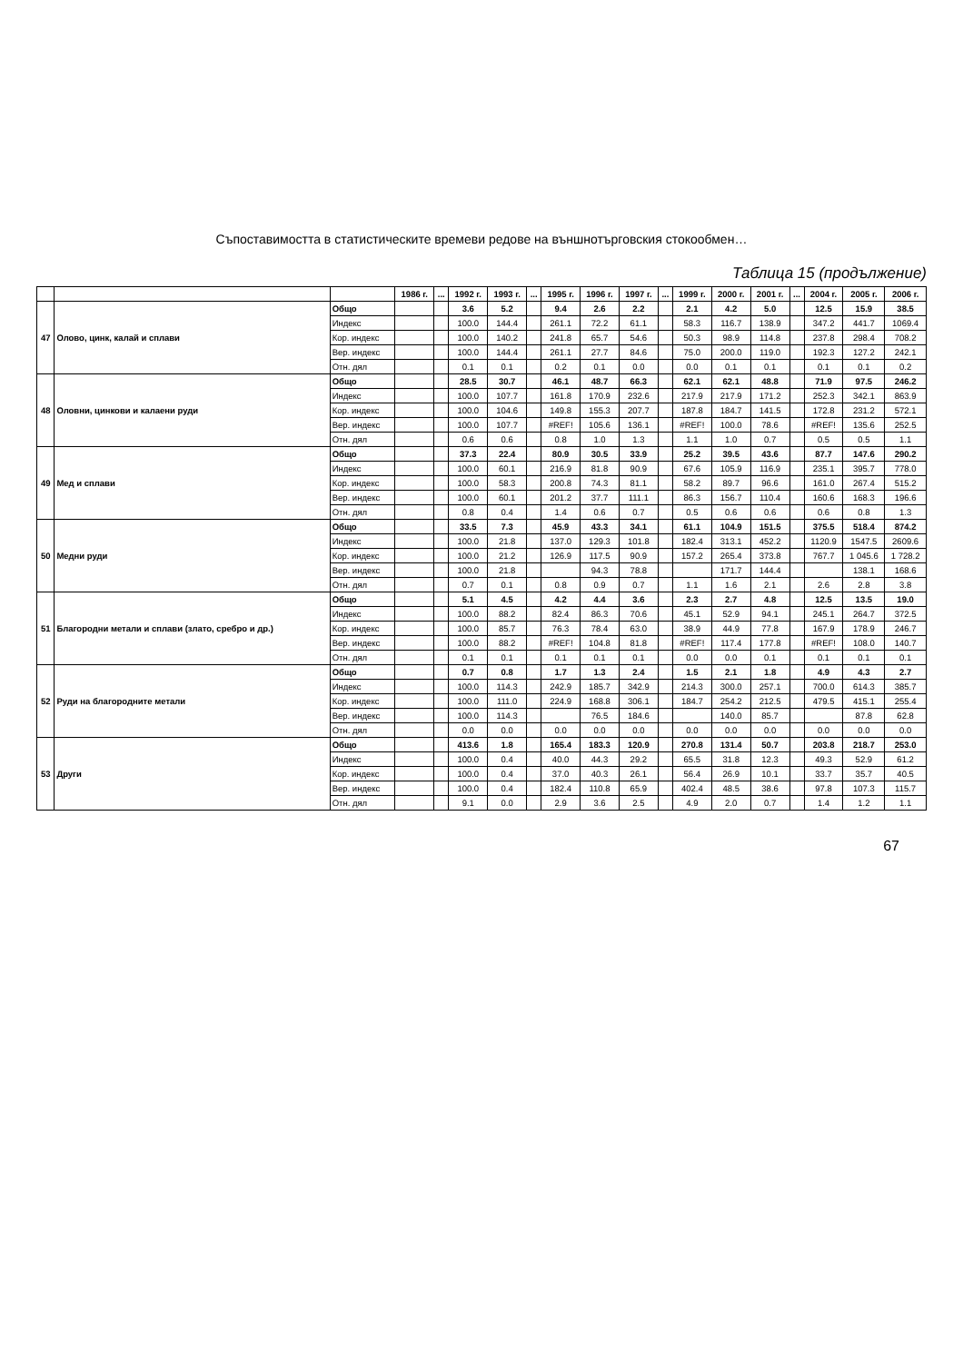Съпоставимостта в статистическите времеви редове на външнотърговския стокообмен…
Таблица 15 (продължение)
| | | | 1986 г. | ... | 1992 г. | 1993 г. | ... | 1995 г. | 1996 г. | 1997 г. | ... | 1999 г. | 2000 г. | 2001 г. | ... | 2004 г. | 2005 г. | 2006 г. |
| --- | --- | --- | --- | --- | --- | --- | --- | --- | --- | --- | --- | --- | --- | --- | --- | --- | --- | --- |
| 47 | Олово, цинк, калай и сплави | Общо | | | 3.6 | 5.2 | | 9.4 | 2.6 | 2.2 | | 2.1 | 4.2 | 5.0 | | 12.5 | 15.9 | 38.5 |
| | | Индекс | | | 100.0 | 144.4 | | 261.1 | 72.2 | 61.1 | | 58.3 | 116.7 | 138.9 | | 347.2 | 441.7 | 1069.4 |
| | | Кор. индекс | | | 100.0 | 140.2 | | 241.8 | 65.7 | 54.6 | | 50.3 | 98.9 | 114.8 | | 237.8 | 298.4 | 708.2 |
| | | Вер. индекс | | | 100.0 | 144.4 | | 261.1 | 27.7 | 84.6 | | 75.0 | 200.0 | 119.0 | | 192.3 | 127.2 | 242.1 |
| | | Отн. дял | | | 0.1 | 0.1 | | 0.2 | 0.1 | 0.0 | | 0.0 | 0.1 | 0.1 | | 0.1 | 0.1 | 0.2 |
| 48 | Оловни, цинкови и калаени руди | Общо | | | 28.5 | 30.7 | | 46.1 | 48.7 | 66.3 | | 62.1 | 62.1 | 48.8 | | 71.9 | 97.5 | 246.2 |
| | | Индекс | | | 100.0 | 107.7 | | 161.8 | 170.9 | 232.6 | | 217.9 | 217.9 | 171.2 | | 252.3 | 342.1 | 863.9 |
| | | Кор. индекс | | | 100.0 | 104.6 | | 149.8 | 155.3 | 207.7 | | 187.8 | 184.7 | 141.5 | | 172.8 | 231.2 | 572.1 |
| | | Вер. индекс | | | 100.0 | 107.7 | | #REF! | 105.6 | 136.1 | | #REF! | 100.0 | 78.6 | | #REF! | 135.6 | 252.5 |
| | | Отн. дял | | | 0.6 | 0.6 | | 0.8 | 1.0 | 1.3 | | 1.1 | 1.0 | 0.7 | | 0.5 | 0.5 | 1.1 |
| 49 | Мед и сплави | Общо | | | 37.3 | 22.4 | | 80.9 | 30.5 | 33.9 | | 25.2 | 39.5 | 43.6 | | 87.7 | 147.6 | 290.2 |
| | | Индекс | | | 100.0 | 60.1 | | 216.9 | 81.8 | 90.9 | | 67.6 | 105.9 | 116.9 | | 235.1 | 395.7 | 778.0 |
| | | Кор. индекс | | | 100.0 | 58.3 | | 200.8 | 74.3 | 81.1 | | 58.2 | 89.7 | 96.6 | | 161.0 | 267.4 | 515.2 |
| | | Вер. индекс | | | 100.0 | 60.1 | | 201.2 | 37.7 | 111.1 | | 86.3 | 156.7 | 110.4 | | 160.6 | 168.3 | 196.6 |
| | | Отн. дял | | | 0.8 | 0.4 | | 1.4 | 0.6 | 0.7 | | 0.5 | 0.6 | 0.6 | | 0.6 | 0.8 | 1.3 |
| 50 | Медни руди | Общо | | | 33.5 | 7.3 | | 45.9 | 43.3 | 34.1 | | 61.1 | 104.9 | 151.5 | | 375.5 | 518.4 | 874.2 |
| | | Индекс | | | 100.0 | 21.8 | | 137.0 | 129.3 | 101.8 | | 182.4 | 313.1 | 452.2 | | 1120.9 | 1547.5 | 2609.6 |
| | | Кор. индекс | | | 100.0 | 21.2 | | 126.9 | 117.5 | 90.9 | | 157.2 | 265.4 | 373.8 | | 767.7 | 1 045.6 | 1 728.2 |
| | | Вер. индекс | | | 100.0 | 21.8 | | | 94.3 | 78.8 | | | 171.7 | 144.4 | | | 138.1 | 168.6 |
| | | Отн. дял | | | 0.7 | 0.1 | | 0.8 | 0.9 | 0.7 | | 1.1 | 1.6 | 2.1 | | 2.6 | 2.8 | 3.8 |
| 51 | Благородни метали и сплави (злато, сребро и др.) | Общо | | | 5.1 | 4.5 | | 4.2 | 4.4 | 3.6 | | 2.3 | 2.7 | 4.8 | | 12.5 | 13.5 | 19.0 |
| | | Индекс | | | 100.0 | 88.2 | | 82.4 | 86.3 | 70.6 | | 45.1 | 52.9 | 94.1 | | 245.1 | 264.7 | 372.5 |
| | | Кор. индекс | | | 100.0 | 85.7 | | 76.3 | 78.4 | 63.0 | | 38.9 | 44.9 | 77.8 | | 167.9 | 178.9 | 246.7 |
| | | Вер. индекс | | | 100.0 | 88.2 | | #REF! | 104.8 | 81.8 | | #REF! | 117.4 | 177.8 | | #REF! | 108.0 | 140.7 |
| | | Отн. дял | | | 0.1 | 0.1 | | 0.1 | 0.1 | 0.1 | | 0.0 | 0.0 | 0.1 | | 0.1 | 0.1 | 0.1 |
| 52 | Руди на благородните метали | Общо | | | 0.7 | 0.8 | | 1.7 | 1.3 | 2.4 | | 1.5 | 2.1 | 1.8 | | 4.9 | 4.3 | 2.7 |
| | | Индекс | | | 100.0 | 114.3 | | 242.9 | 185.7 | 342.9 | | 214.3 | 300.0 | 257.1 | | 700.0 | 614.3 | 385.7 |
| | | Кор. индекс | | | 100.0 | 111.0 | | 224.9 | 168.8 | 306.1 | | 184.7 | 254.2 | 212.5 | | 479.5 | 415.1 | 255.4 |
| | | Вер. индекс | | | 100.0 | 114.3 | | | 76.5 | 184.6 | | | 140.0 | 85.7 | | | 87.8 | 62.8 |
| | | Отн. дял | | | 0.0 | 0.0 | | 0.0 | 0.0 | 0.0 | | 0.0 | 0.0 | 0.0 | | 0.0 | 0.0 | 0.0 |
| 53 | Други | Общо | | | 413.6 | 1.8 | | 165.4 | 183.3 | 120.9 | | 270.8 | 131.4 | 50.7 | | 203.8 | 218.7 | 253.0 |
| | | Индекс | | | 100.0 | 0.4 | | 40.0 | 44.3 | 29.2 | | 65.5 | 31.8 | 12.3 | | 49.3 | 52.9 | 61.2 |
| | | Кор. индекс | | | 100.0 | 0.4 | | 37.0 | 40.3 | 26.1 | | 56.4 | 26.9 | 10.1 | | 33.7 | 35.7 | 40.5 |
| | | Вер. индекс | | | 100.0 | 0.4 | | 182.4 | 110.8 | 65.9 | | 402.4 | 48.5 | 38.6 | | 97.8 | 107.3 | 115.7 |
| | | Отн. дял | | | 9.1 | 0.0 | | 2.9 | 3.6 | 2.5 | | 4.9 | 2.0 | 0.7 | | 1.4 | 1.2 | 1.1 |
67